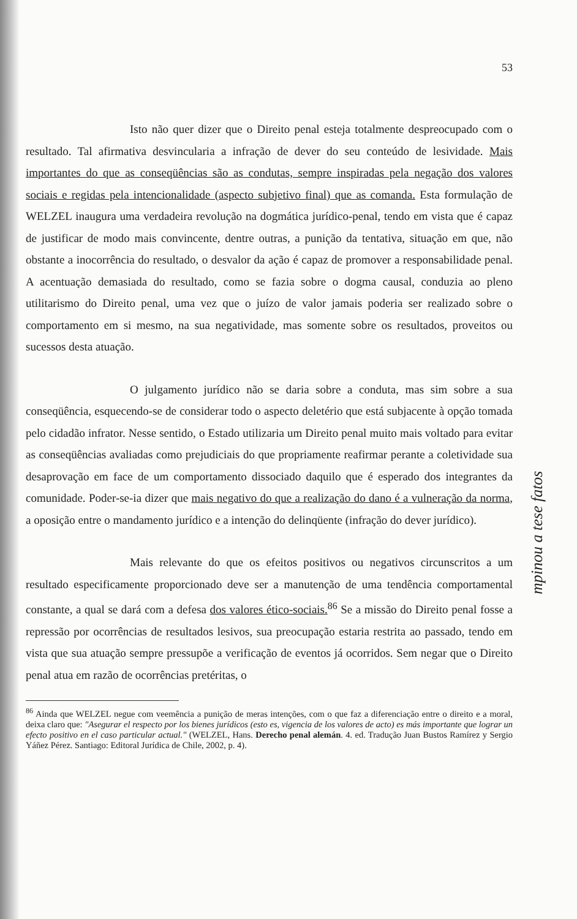53
Isto não quer dizer que o Direito penal esteja totalmente despreocupado com o resultado. Tal afirmativa desvincularia a infração de dever do seu conteúdo de lesividade. Mais importantes do que as conseqüências são as condutas, sempre inspiradas pela negação dos valores sociais e regidas pela intencionalidade (aspecto subjetivo final) que as comanda. Esta formulação de WELZEL inaugura uma verdadeira revolução na dogmática jurídico-penal, tendo em vista que é capaz de justificar de modo mais convincente, dentre outras, a punição da tentativa, situação em que, não obstante a inocorrência do resultado, o desvalor da ação é capaz de promover a responsabilidade penal. A acentuação demasiada do resultado, como se fazia sobre o dogma causal, conduzia ao pleno utilitarismo do Direito penal, uma vez que o juízo de valor jamais poderia ser realizado sobre o comportamento em si mesmo, na sua negatividade, mas somente sobre os resultados, proveitos ou sucessos desta atuação.
O julgamento jurídico não se daria sobre a conduta, mas sim sobre a sua conseqüência, esquecendo-se de considerar todo o aspecto deletério que está subjacente à opção tomada pelo cidadão infrator. Nesse sentido, o Estado utilizaria um Direito penal muito mais voltado para evitar as conseqüências avaliadas como prejudiciais do que propriamente reafirmar perante a coletividade sua desaprovação em face de um comportamento dissociado daquilo que é esperado dos integrantes da comunidade. Poder-se-ia dizer que mais negativo do que a realização do dano é a vulneração da norma, a oposição entre o mandamento jurídico e a intenção do delinqüente (infração do dever jurídico).
Mais relevante do que os efeitos positivos ou negativos circunscritos a um resultado especificamente proporcionado deve ser a manutenção de uma tendência comportamental constante, a qual se dará com a defesa dos valores ético-sociais.<sup>86</sup> Se a missão do Direito penal fosse a repressão por ocorrências de resultados lesivos, sua preocupação estaria restrita ao passado, tendo em vista que sua atuação sempre pressupõe a verificação de eventos já ocorridos. Sem negar que o Direito penal atua em razão de ocorrências pretéritas, o
<sup>86</sup> Ainda que WELZEL negue com veemência a punição de meras intenções, com o que faz a diferenciação entre o direito e a moral, deixa claro que: "Asegurar el respecto por los bienes jurídicos (esto es, vigencia de los valores de acto) es más importante que lograr un efecto positivo en el caso particular actual." (WELZEL, Hans. Derecho penal alemán. 4. ed. Tradução Juan Bustos Ramírez y Sergio Yáñez Pérez. Santiago: Editoral Jurídica de Chile, 2002, p. 4).
mpinou a tese fatos